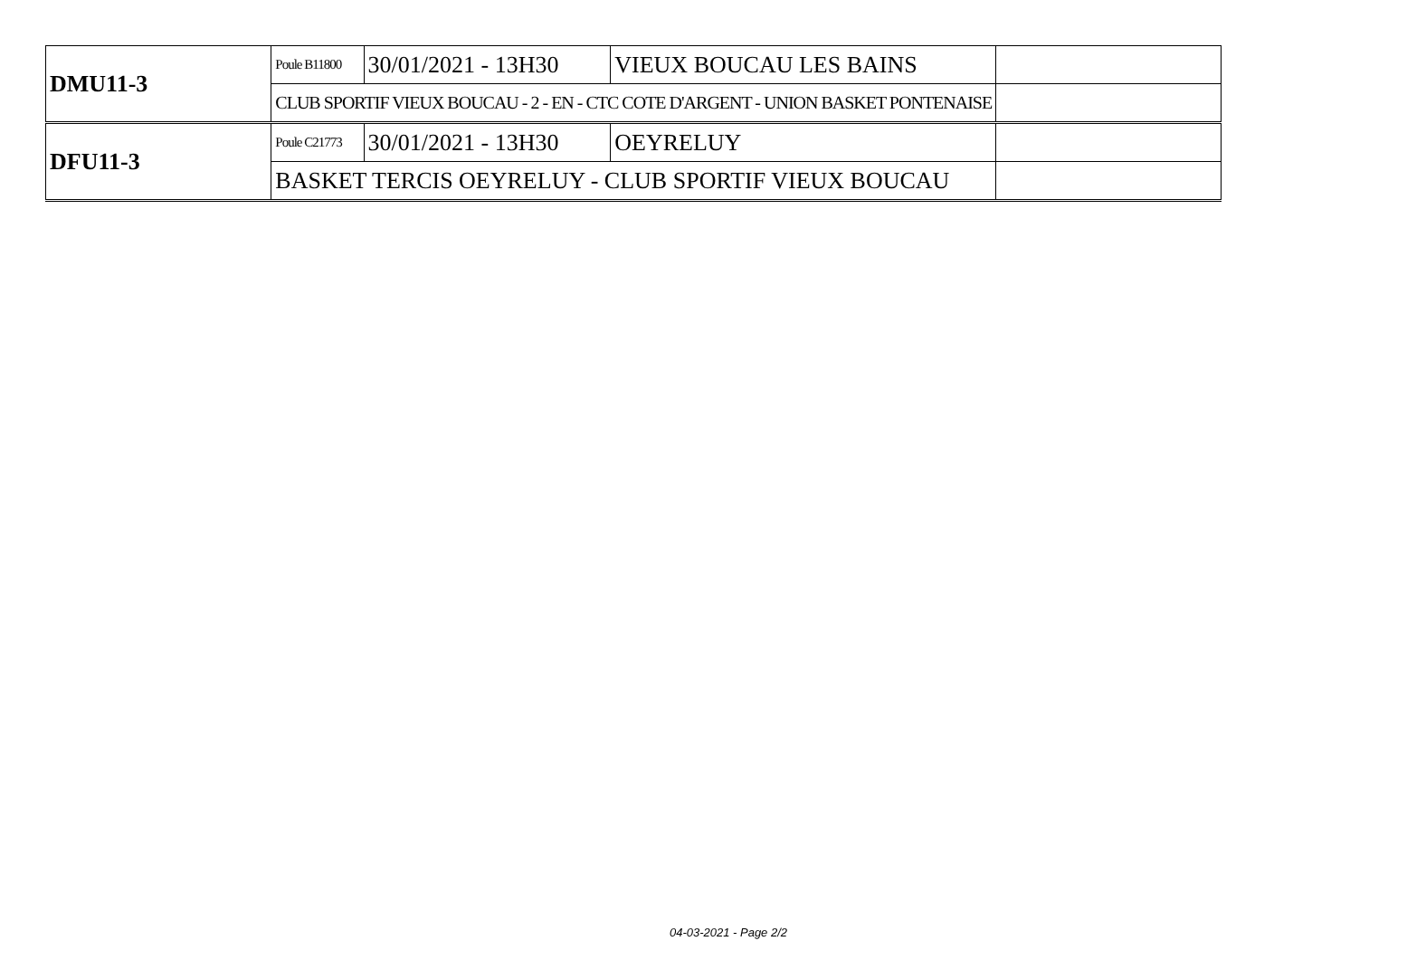| DMU11-3 | Poule B11800 | 30/01/2021 - 13H30 | VIEUX BOUCAU LES BAINS | |
| | CLUB SPORTIF VIEUX BOUCAU - 2 - EN - CTC COTE D'ARGENT - UNION BASKET PONTENAISE | | | |
| DFU11-3 | Poule C21773 | 30/01/2021 - 13H30 | OEYRELUY | |
| | BASKET TERCIS OEYRELUY - CLUB SPORTIF VIEUX BOUCAU | | | |
04-03-2021 - Page 2/2